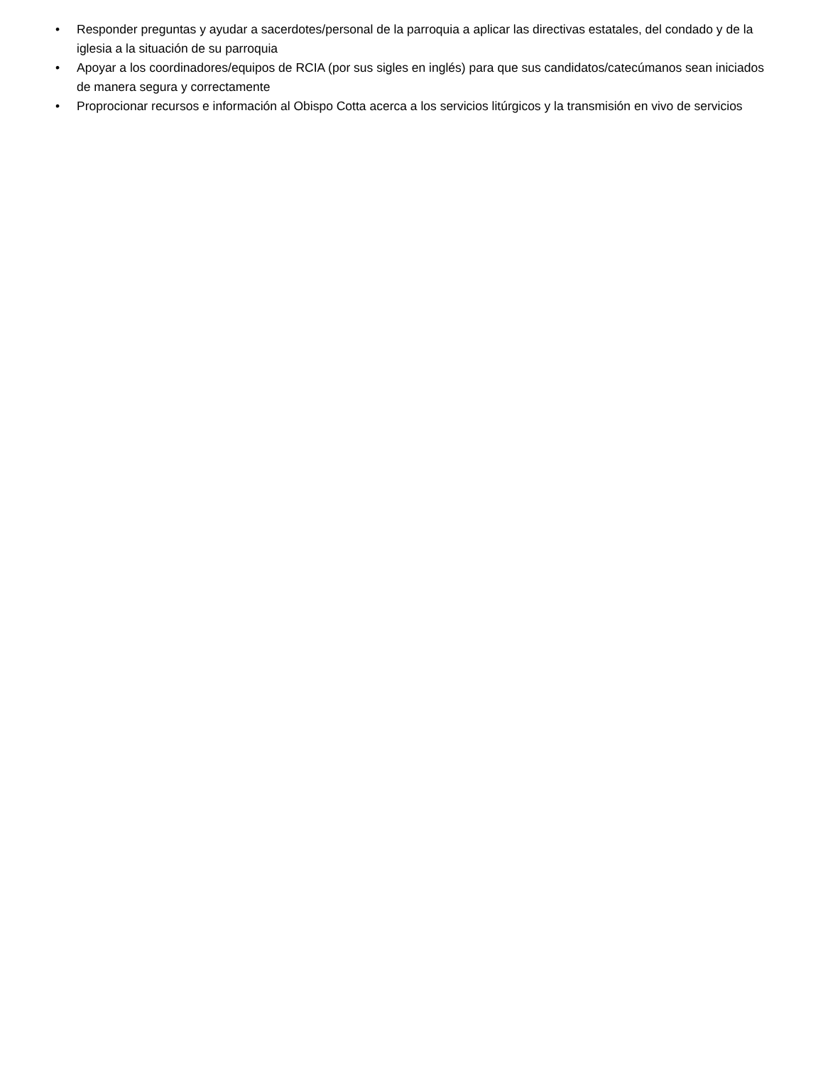• Responder preguntas y ayudar a sacerdotes/personal de la parroquia a aplicar las directivas estatales, del condado y de la iglesia a la situación de su parroquia
• Apoyar a los coordinadores/equipos de RCIA (por sus sigles en inglés) para que sus candidatos/catecúmanos sean iniciados de manera segura y correctamente
• Proprocionar recursos e información al Obispo Cotta acerca a los servicios litúrgicos y la transmisión en vivo de servicios